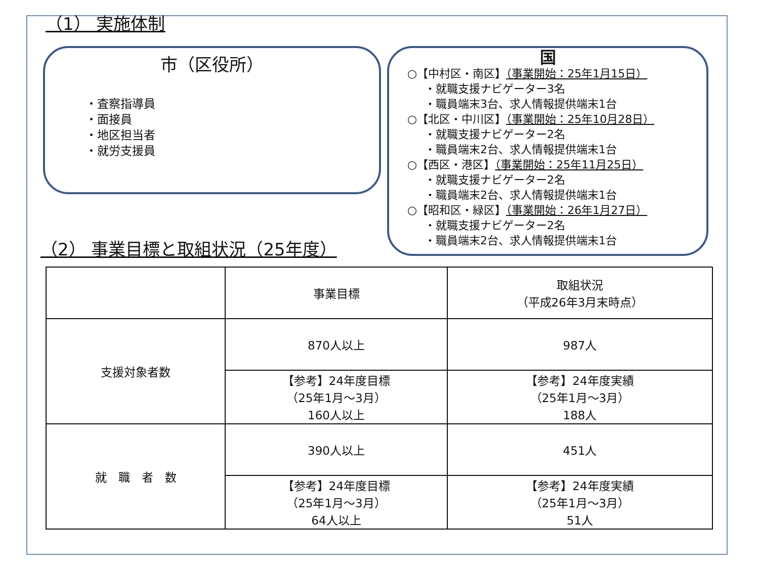（1） 実施体制
市（区役所）
・査察指導員
・面接員
・地区担当者
・就労支援員
国
○【中村区・南区】（事業開始：25年1月15日）
・就職支援ナビゲーター3名
・職員端末3台、求人情報提供端末1台
○【北区・中川区】（事業開始：25年10月28日）
・就職支援ナビゲーター2名
・職員端末2台、求人情報提供端末1台
○【西区・港区】（事業開始：25年11月25日）
・就職支援ナビゲーター2名
・職員端末2台、求人情報提供端末1台
○【昭和区・緑区】（事業開始：26年1月27日）
・就職支援ナビゲーター2名
・職員端末2台、求人情報提供端末1台
（2） 事業目標と取組状況（25年度）
| | 事業目標 | 取組状況 （平成26年3月末時点） |
| 支援対象者数 | 870人以上 | 987人 |
| | 【参考】24年度目標 （25年1月～3月） 160人以上 | 【参考】24年度実績 （25年1月～3月） 188人 |
| 就 職 者 数 | 390人以上 | 451人 |
| | 【参考】24年度目標 （25年1月～3月） 64人以上 | 【参考】24年度実績 （25年1月～3月） 51人 |